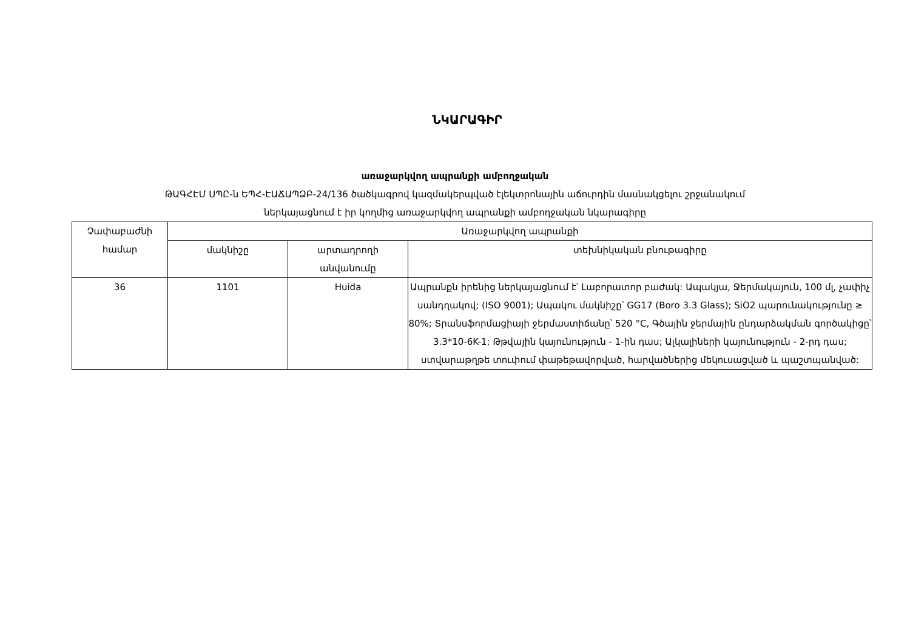ՆԿԱՐԱԳԻՐ
առաջարկվող ապրանքի ամբողջական
ԹԱԳՀԷՄ ՍՊԸ-ն ԵՊՀ-ԷԱՃԱՊՁԲ-24/136 ծածկագրով կազմակերպված էլեկտրոնային աճուրդին մասնակցելու շրջանակում
ներկայացնում է իր կողմից առաջարկվող ապրանքի ամբողջական նկարագիրը
| Չափաբաժնի համար | Առաջարկվող ապրանքի | | |
| --- | --- | --- | --- |
| | մակնիշը | արտադրողի անվանումը | տեխնիկական բնութագիրը |
| 36 | 1101 | Huida | Ապրանքն իրենից ներկայացնում է՝ Լաբորատոր բաժակ: Ապակյա, Ջերմակայուն, 100 մլ, չափիչ սանդղակով; (ISO 9001); Ապակու մակնիշը՝ GG17 (Boro 3.3 Glass); SiO2 պարունակությունը ≥ 80%; Տրանսֆորմացիայի ջերմաստիճանը՝ 520 °C, Գծային ջերմային ընդարձակման գործակիցը՝ 3.3*10-6K-1; Թթվային կայունություն - 1-ին դաս; Ալկալիների կայունություն - 2-րդ դաս; ստվարաթղթե տուփում փաթեթավորված, հարվածներից մեկուսացված և պաշտպանված: |